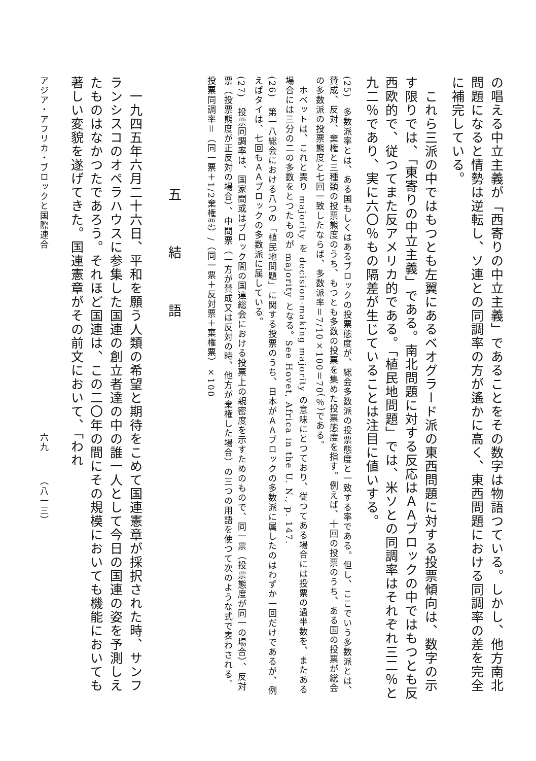の唱える中立主義が「西寄りの中立主義」であることをその数字は物語つている。しかし、他方南北問題になると情勢は逆転し、ソ連との同調率の方が遙かに高く、東西問題における同調率の差を完全に補完している。
　これら三派の中ではもつとも左翼にあるベオグラード派の東西問題に対する投票傾向は、数字の示す限りでは、「東寄りの中立主義」である。南北問題に対する反応はＡＡブロックの中ではもつとも反西欧的で、従つてまた反アメリカ的である。「植民地問題」では、米ソとの同調率はそれぞれ三二％と九二％であり、実に六〇％もの隔差が生じていることは注目に値いする。
(25)　多数派率とは、ある国もしくはあるブロックの投票態度が、総会多数派の投票態度と一致する率である。但し、ここでいう多数派とは、賛成、反対、棄権と三種類の投票態度のうち、もつとも多数の投票を集めた投票態度を指す。例えば、十回の投票のうち、ある国の投票が総会の多数派の投票態度と七回一致したならば、多数派率＝7/10×100＝70（％）である。
　ホベットは、これと異り majority を decision-making majority の意味にとつており、従つてある場合には投票の過半数を、またある場合には三分の二の多数をとつたものが majority となる。See Hovet, Africa in the U. N., p. 147.
(26)　第一八総会における八つの「植民地問題」に関する投票のうち、日本がＡＡブロックの多数派に属したのはわずか一回だけであるが、例えばタイは、七回もＡＡブロックの多数派に属している。
(27)　投票同調率は、国家間或はブロック間の国連総会における投票上の親密度を示すためのもので、同一票（投票態度が同一の場合）、反対票（投票態度が正反対の場合）、中間票（一方が賛成又は反対の時、他方が棄権した場合）の三つの用語を使つて次のような式で表わされる。
投票同調率＝（同一票＋1/2棄権票）/（同一票＋反対票＋棄権票）×100
五 結 語
　一九四五年六月二十六日、平和を願う人類の希望と期待をこめて国連憲章が採択された時、サンフランシスコのオペラハウスに参集した国連の創立者達の中の誰一人として今日の国連の姿を予測しえたものはなかつたであろう。それほど国連は、この二〇年の間にその規模においても機能においても著しい変貌を遂げてきた。国連憲章がその前文において、「われ
アジア・アフリカ・ブロックと国際連合　　　　　　　　　　　　　　　　　　　六九　　　（八一三）